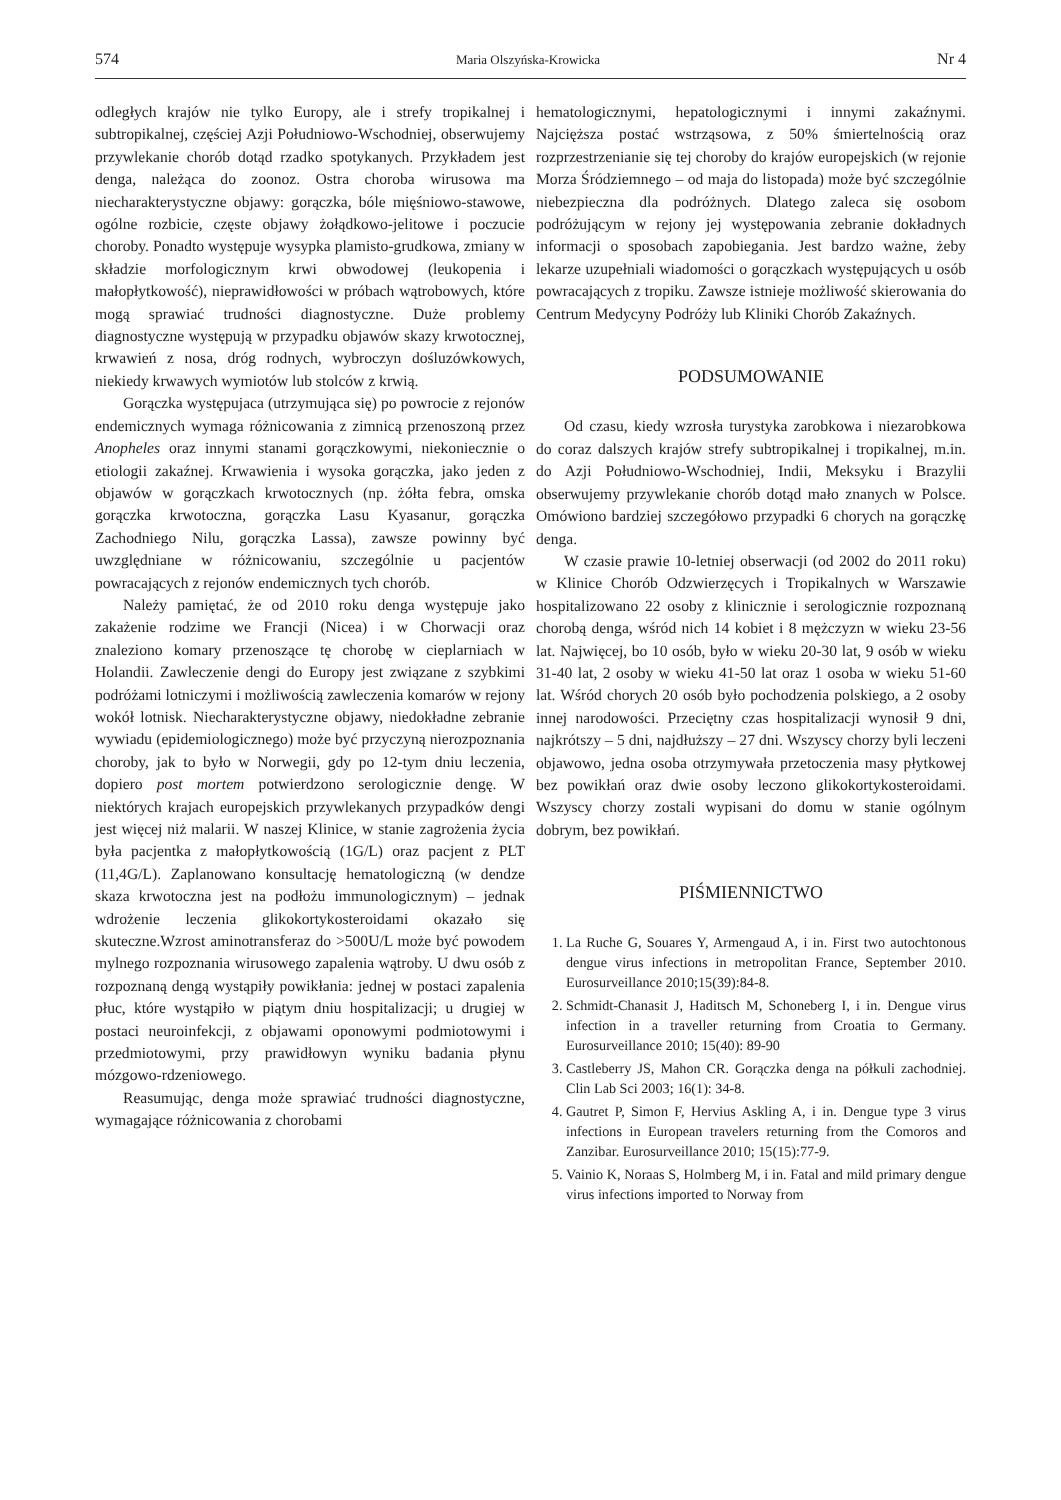574 Maria Olszyńska-Krowicka Nr 4
odległych krajów nie tylko Europy, ale i strefy tropikalnej i subtropikalnej, częściej Azji Południowo-Wschodniej, obserwujemy przywlekanie chorób dotąd rzadko spotykanych. Przykładem jest denga, należąca do zoonoz. Ostra choroba wirusowa ma niecharakterystyczne objawy: gorączka, bóle mięśniowo-stawowe, ogólne rozbicie, częste objawy żołądkowo-jelitowe i poczucie choroby. Ponadto występuje wysypka plamisto-grudkowa, zmiany w składzie morfologicznym krwi obwodowej (leukopenia i małopłytkowość), nieprawidłowości w próbach wątrobowych, które mogą sprawiać trudności diagnostyczne. Duże problemy diagnostyczne występują w przypadku objawów skazy krwotocznej, krwawień z nosa, dróg rodnych, wybroczyn dośluzówkowych, niekiedy krwawych wymiotów lub stolców z krwią.
Gorączka występujaca (utrzymująca się) po powrocie z rejonów endemicznych wymaga różnicowania z zimnicą przenoszoną przez Anopheles oraz innymi stanami gorączkowymi, niekoniecznie o etiologii zakaźnej. Krwawienia i wysoka gorączka, jako jeden z objawów w gorączkach krwotocznych (np. żółta febra, omska gorączka krwotoczna, gorączka Lasu Kyasanur, gorączka Zachodniego Nilu, gorączka Lassa), zawsze powinny być uwzględniane w różnicowaniu, szczególnie u pacjentów powracających z rejonów endemicznych tych chorób.
Należy pamiętać, że od 2010 roku denga występuje jako zakażenie rodzime we Francji (Nicea) i w Chorwacji oraz znaleziono komary przenoszące tę chorobę w cieplarniach w Holandii. Zawleczenie dengi do Europy jest związane z szybkimi podróżami lotniczymi i możliwością zawleczenia komarów w rejony wokół lotnisk. Niecharakterystyczne objawy, niedokładne zebranie wywiadu (epidemiologicznego) może być przyczyną nierozpoznania choroby, jak to było w Norwegii, gdy po 12-tym dniu leczenia, dopiero post mortem potwierdzono serologicznie dengę. W niektórych krajach europejskich przywlekanych przypadków dengi jest więcej niż malarii. W naszej Klinice, w stanie zagrożenia życia była pacjentka z małopłytkowością (1G/L) oraz pacjent z PLT (11,4G/L). Zaplanowano konsultację hematologiczną (w dendze skaza krwotoczna jest na podłożu immunologicznym) – jednak wdrożenie leczenia glikokortykosteroidami okazało się skuteczne.Wzrost aminotransferaz do >500U/L może być powodem mylnego rozpoznania wirusowego zapalenia wątroby. U dwu osób z rozpoznaną dengą wystąpiły powikłania: jednej w postaci zapalenia płuc, które wystąpiło w piątym dniu hospitalizacji; u drugiej w postaci neuroinfekcji, z objawami oponowymi podmiotowymi i przedmiotowymi, przy prawidłowyn wyniku badania płynu mózgowo-rdzeniowego.
Reasumując, denga może sprawiać trudności diagnostyczne, wymagające różnicowania z chorobami
hematologicznymi, hepatologicznymi i innymi zakaźnymi. Najcięższa postać wstrząsowa, z 50% śmiertelnością oraz rozprzestrzenianie się tej choroby do krajów europejskich (w rejonie Morza Śródziemnego – od maja do listopada) może być szczególnie niebezpieczna dla podróżnych. Dlatego zaleca się osobom podróżującym w rejony jej występowania zebranie dokładnych informacji o sposobach zapobiegania. Jest bardzo ważne, żeby lekarze uzupełniali wiadomości o gorączkach występujących u osób powracających z tropiku. Zawsze istnieje możliwość skierowania do Centrum Medycyny Podróży lub Kliniki Chorób Zakaźnych.
PODSUMOWANIE
Od czasu, kiedy wzrosła turystyka zarobkowa i niezarobkowa do coraz dalszych krajów strefy subtropikalnej i tropikalnej, m.in. do Azji Południowo-Wschodniej, Indii, Meksyku i Brazylii obserwujemy przywlekanie chorób dotąd mało znanych w Polsce. Omówiono bardziej szczegółowo przypadki 6 chorych na gorączkę denga.
W czasie prawie 10-letniej obserwacji (od 2002 do 2011 roku) w Klinice Chorób Odzwierzęcych i Tropikalnych w Warszawie hospitalizowano 22 osoby z klinicznie i serologicznie rozpoznaną chorobą denga, wśród nich 14 kobiet i 8 mężczyzn w wieku 23-56 lat. Najwięcej, bo 10 osób, było w wieku 20-30 lat, 9 osób w wieku 31-40 lat, 2 osoby w wieku 41-50 lat oraz 1 osoba w wieku 51-60 lat. Wśród chorych 20 osób było pochodzenia polskiego, a 2 osoby innej narodowości. Przeciętny czas hospitalizacji wynosił 9 dni, najkrótszy – 5 dni, najdłuższy – 27 dni. Wszyscy chorzy byli leczeni objawowo, jedna osoba otrzymywała przetoczenia masy płytkowej bez powikłań oraz dwie osoby leczono glikokortykosteroidami. Wszyscy chorzy zostali wypisani do domu w stanie ogólnym dobrym, bez powikłań.
PIŚMIENNICTWO
1. La Ruche G, Souares Y, Armengaud A, i in. First two autochtonous dengue virus infections in metropolitan France, September 2010. Eurosurveillance 2010;15(39):84-8.
2. Schmidt-Chanasit J, Haditsch M, Schoneberg I, i in. Dengue virus infection in a traveller returning from Croatia to Germany. Eurosurveillance 2010; 15(40): 89-90
3. Castleberry JS, Mahon CR. Gorączka denga na półkuli zachodniej. Clin Lab Sci 2003; 16(1): 34-8.
4. Gautret P, Simon F, Hervius Askling A, i in. Dengue type 3 virus infections in European travelers returning from the Comoros and Zanzibar. Eurosurveillance 2010; 15(15):77-9.
5. Vainio K, Noraas S, Holmberg M, i in. Fatal and mild primary dengue virus infections imported to Norway from